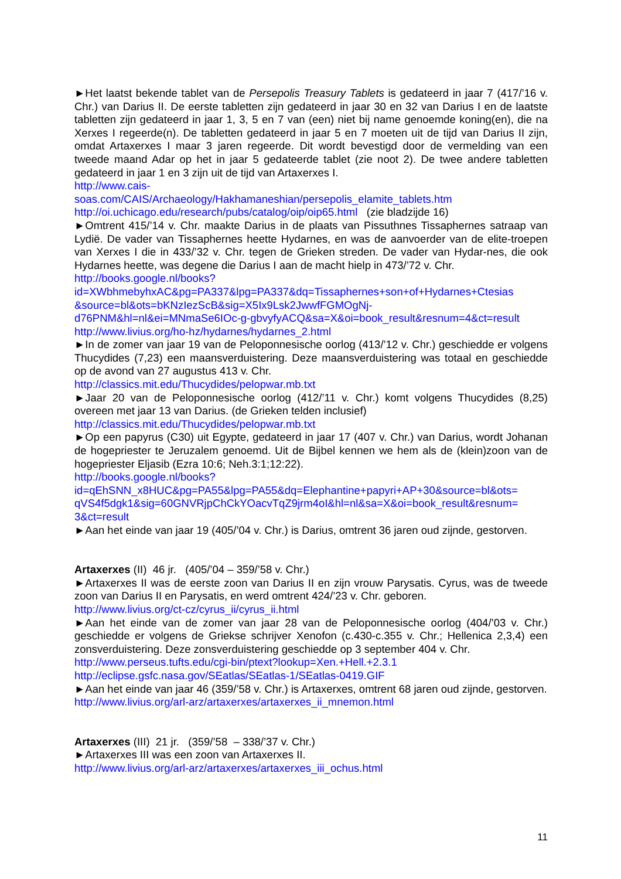►Het laatst bekende tablet van de Persepolis Treasury Tablets is gedateerd in jaar 7 (417/’16 v. Chr.) van Darius II. De eerste tabletten zijn gedateerd in jaar 30 en 32 van Darius I en de laatste tabletten zijn gedateerd in jaar 1, 3, 5 en 7 van (een) niet bij name genoemde koning(en), die na Xerxes I regeerde(n). De tabletten gedateerd in jaar 5 en 7 moeten uit de tijd van Darius II zijn, omdat Artaxerxes I maar 3 jaren regeerde. Dit wordt bevestigd door de vermelding van een tweede maand Adar op het in jaar 5 gedateerde tablet (zie noot 2). De twee andere tabletten gedateerd in jaar 1 en 3 zijn uit de tijd van Artaxerxes I.
http://www.cais-
soas.com/CAIS/Archaeology/Hakhamaneshian/persepolis_elamite_tablets.htm
http://oi.uchicago.edu/research/pubs/catalog/oip/oip65.html (zie bladzijde 16)
►Omtrent 415/’14 v. Chr. maakte Darius in de plaats van Pissuthnes Tissaphernes satraap van Lydië. De vader van Tissaphernes heette Hydarnes, en was de aanvoerder van de elite-troepen van Xerxes I die in 433/’32 v. Chr. tegen de Grieken streden. De vader van Hydar-nes, die ook Hydarnes heette, was degene die Darius I aan de macht hielp in 473/’72 v. Chr.
http://books.google.nl/books?
id=XWbhmebyhxAC&pg=PA337&lpg=PA337&dq=Tissaphernes+son+of+Hydarnes+Ctesias
&source=bl&ots=bKNzIezScB&sig=X5Ix9Lsk2JwwfFGMOgNj-
d76PNM&hl=nl&ei=MNmaSe6IOc-g-gbvyfyACQ&sa=X&oi=book_result&resnum=4&ct=result
http://www.livius.org/ho-hz/hydarnes/hydarnes_2.html
►In de zomer van jaar 19 van de Peloponnesische oorlog (413/’12 v. Chr.) geschiedde er volgens Thucydides (7,23) een maansverduistering. Deze maansverduistering was totaal en geschiedde op de avond van 27 augustus 413 v. Chr.
http://classics.mit.edu/Thucydides/pelopwar.mb.txt
►Jaar 20 van de Peloponnesische oorlog (412/’11 v. Chr.) komt volgens Thucydides (8,25) overeen met jaar 13 van Darius. (de Grieken telden inclusief)
http://classics.mit.edu/Thucydides/pelopwar.mb.txt
►Op een papyrus (C30) uit Egypte, gedateerd in jaar 17 (407 v. Chr.) van Darius, wordt Johanan de hogepriester te Jeruzalem genoemd. Uit de Bijbel kennen we hem als de (klein)zoon van de hogepriester Eljasib (Ezra 10:6; Neh.3:1;12:22).
http://books.google.nl/books?
id=qEhSNN_x8HUC&pg=PA55&lpg=PA55&dq=Elephantine+papyri+AP+30&source=bl&ots=
qVS4f5dgk1&sig=60GNVRjpChCkYOacvTqZ9jrm4oI&hl=nl&sa=X&oi=book_result&resnum=
3&ct=result
►Aan het einde van jaar 19 (405/’04 v. Chr.) is Darius, omtrent 36 jaren oud zijnde, gestorven.
Artaxerxes (II) 46 jr. (405/’04 – 359/’58 v. Chr.)
►Artaxerxes II was de eerste zoon van Darius II en zijn vrouw Parysatis. Cyrus, was de tweede zoon van Darius II en Parysatis, en werd omtrent 424/’23 v. Chr. geboren.
http://www.livius.org/ct-cz/cyrus_ii/cyrus_ii.html
►Aan het einde van de zomer van jaar 28 van de Peloponnesische oorlog (404/’03 v. Chr.) geschiedde er volgens de Griekse schrijver Xenofon (c.430-c.355 v. Chr.; Hellenica 2,3,4) een zonsverduistering. Deze zonsverduistering geschiedde op 3 september 404 v. Chr.
http://www.perseus.tufts.edu/cgi-bin/ptext?lookup=Xen.+Hell.+2.3.1
http://eclipse.gsfc.nasa.gov/SEatlas/SEatlas-1/SEatlas-0419.GIF
►Aan het einde van jaar 46 (359/’58 v. Chr.) is Artaxerxes, omtrent 68 jaren oud zijnde, gestorven.
http://www.livius.org/arl-arz/artaxerxes/artaxerxes_ii_mnemon.html
Artaxerxes (III) 21 jr. (359/’58 – 338/’37 v. Chr.)
►Artaxerxes III was een zoon van Artaxerxes II.
http://www.livius.org/arl-arz/artaxerxes/artaxerxes_iii_ochus.html
11